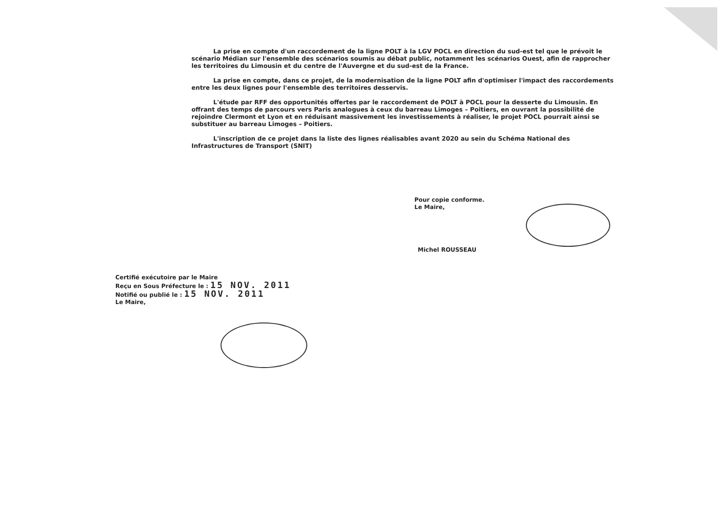La prise en compte d'un raccordement de la ligne POLT à la LGV POCL en direction du sud-est tel que le prévoit le scénario Médian sur l'ensemble des scénarios soumis au débat public, notamment les scénarios Ouest, afin de rapprocher les territoires du Limousin et du centre de l'Auvergne et du sud-est de la France.
La prise en compte, dans ce projet, de la modernisation de la ligne POLT afin d'optimiser l'impact des raccordements entre les deux lignes pour l'ensemble des territoires desservis.
L'étude par RFF des opportunités offertes par le raccordement de POLT à POCL pour la desserte du Limousin. En offrant des temps de parcours vers Paris analogues à ceux du barreau Limoges – Poitiers, en ouvrant la possibilité de rejoindre Clermont et Lyon et en réduisant massivement les investissements à réaliser, le projet POCL pourrait ainsi se substituer au barreau Limoges – Poitiers.
L'inscription de ce projet dans la liste des lignes réalisables avant 2020 au sein du Schéma National des Infrastructures de Transport (SNIT)
Pour copie conforme.
Le Maire,
Michel ROUSSEAU
Certifié exécutoire par le Maire
Reçu en Sous Préfecture le : 15 NOV. 2011
Notifié ou publié le : 15 NOV. 2011
Le Maire,